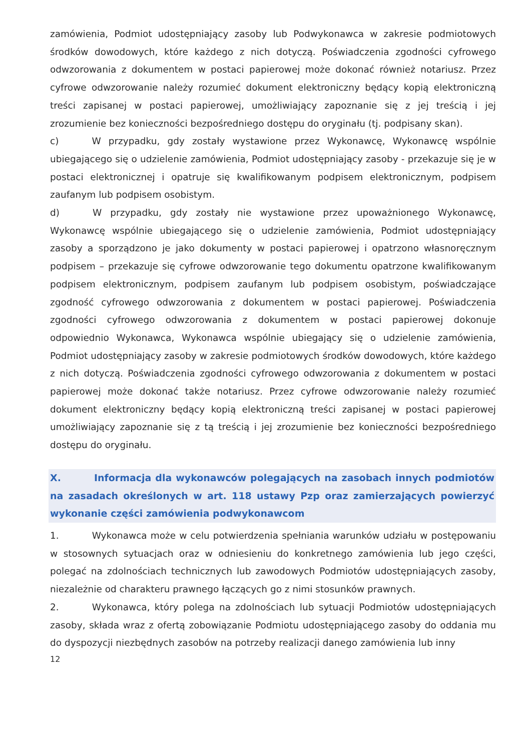zamówienia, Podmiot udostępniający zasoby lub Podwykonawca w zakresie podmiotowych środków dowodowych, które każdego z nich dotyczą. Poświadczenia zgodności cyfrowego odwzorowania z dokumentem w postaci papierowej może dokonać również notariusz. Przez cyfrowe odwzorowanie należy rozumieć dokument elektroniczny będący kopią elektroniczną treści zapisanej w postaci papierowej, umożliwiający zapoznanie się z jej treścią i jej zrozumienie bez konieczności bezpośredniego dostępu do oryginału (tj. podpisany skan).
c) W przypadku, gdy zostały wystawione przez Wykonawcę, Wykonawcę wspólnie ubiegającego się o udzielenie zamówienia, Podmiot udostępniający zasoby - przekazuje się je w postaci elektronicznej i opatruje się kwalifikowanym podpisem elektronicznym, podpisem zaufanym lub podpisem osobistym.
d) W przypadku, gdy zostały nie wystawione przez upoważnionego Wykonawcę, Wykonawcę wspólnie ubiegającego się o udzielenie zamówienia, Podmiot udostępniający zasoby a sporządzono je jako dokumenty w postaci papierowej i opatrzono własnoręcznym podpisem – przekazuje się cyfrowe odwzorowanie tego dokumentu opatrzone kwalifikowanym podpisem elektronicznym, podpisem zaufanym lub podpisem osobistym, poświadczające zgodność cyfrowego odwzorowania z dokumentem w postaci papierowej. Poświadczenia zgodności cyfrowego odwzorowania z dokumentem w postaci papierowej dokonuje odpowiednio Wykonawca, Wykonawca wspólnie ubiegający się o udzielenie zamówienia, Podmiot udostępniający zasoby w zakresie podmiotowych środków dowodowych, które każdego z nich dotyczą. Poświadczenia zgodności cyfrowego odwzorowania z dokumentem w postaci papierowej może dokonać także notariusz. Przez cyfrowe odwzorowanie należy rozumieć dokument elektroniczny będący kopią elektroniczną treści zapisanej w postaci papierowej umożliwiający zapoznanie się z tą treścią i jej zrozumienie bez konieczności bezpośredniego dostępu do oryginału.
X. Informacja dla wykonawców polegających na zasobach innych podmiotów na zasadach określonych w art. 118 ustawy Pzp oraz zamierzających powierzyć wykonanie części zamówienia podwykonawcom
1. Wykonawca może w celu potwierdzenia spełniania warunków udziału w postępowaniu w stosownych sytuacjach oraz w odniesieniu do konkretnego zamówienia lub jego części, polegać na zdolnościach technicznych lub zawodowych Podmiotów udostępniających zasoby, niezależnie od charakteru prawnego łączących go z nimi stosunków prawnych.
2. Wykonawca, który polega na zdolnościach lub sytuacji Podmiotów udostępniających zasoby, składa wraz z ofertą zobowiązanie Podmiotu udostępniającego zasoby do oddania mu do dyspozycji niezbędnych zasobów na potrzeby realizacji danego zamówienia lub inny
12